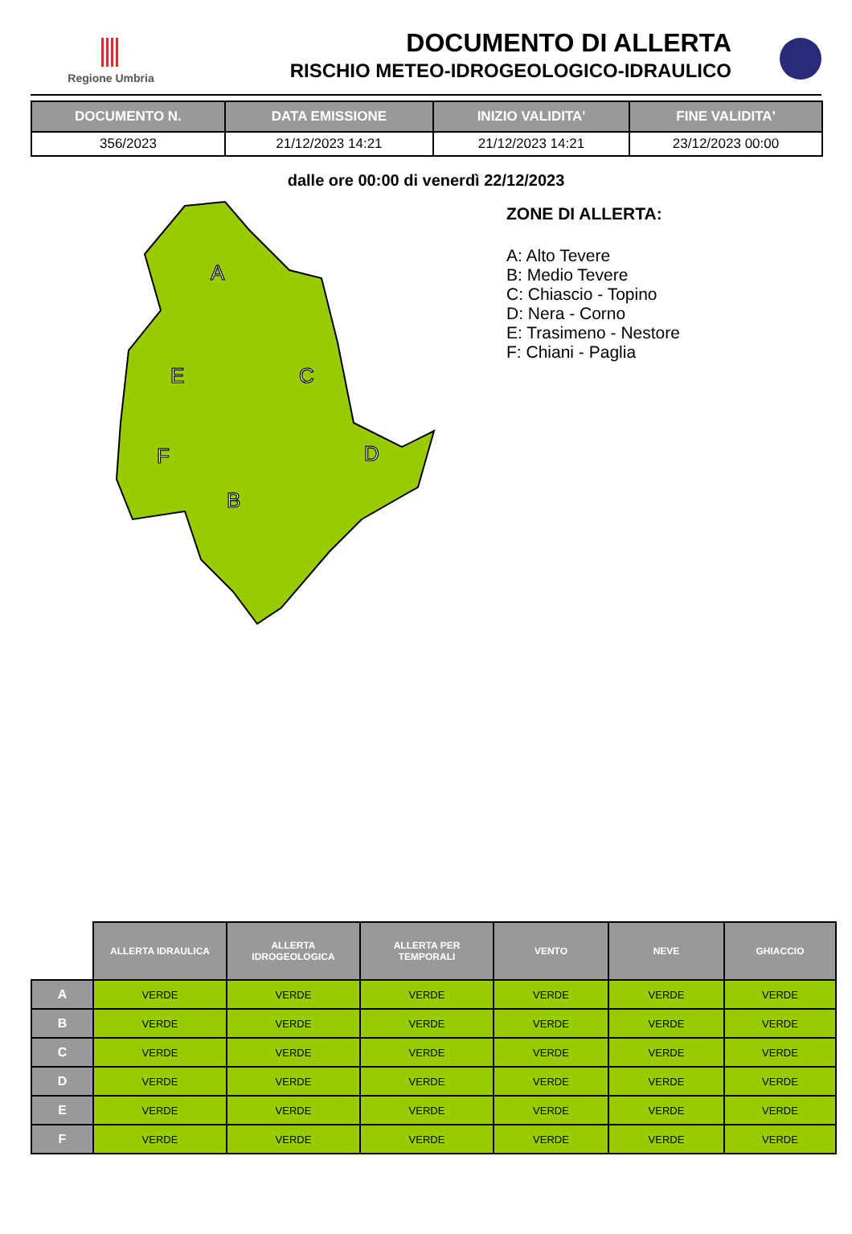Regione Umbria
DOCUMENTO DI ALLERTA
RISCHIO METEO-IDROGEOLOGICO-IDRAULICO
| DOCUMENTO N. | DATA EMISSIONE | INIZIO VALIDITA' | FINE VALIDITA' |
| --- | --- | --- | --- |
| 356/2023 | 21/12/2023 14:21 | 21/12/2023 14:21 | 23/12/2023 00:00 |
dalle ore 00:00 di venerdì 22/12/2023
A
B
C
D
E
F
ZONE DI ALLERTA:
A: Alto Tevere
B: Medio Tevere
C: Chiascio - Topino
D: Nera - Corno
E: Trasimeno - Nestore
F: Chiani - Paglia
| | ALLERTA IDRAULICA | ALLERTA IDROGEOLOGICA | ALLERTA PER TEMPORALI | VENTO | NEVE | GHIACCIO |
| A | VERDE | VERDE | VERDE | VERDE | VERDE | VERDE |
| B | VERDE | VERDE | VERDE | VERDE | VERDE | VERDE |
| C | VERDE | VERDE | VERDE | VERDE | VERDE | VERDE |
| D | VERDE | VERDE | VERDE | VERDE | VERDE | VERDE |
| E | VERDE | VERDE | VERDE | VERDE | VERDE | VERDE |
| F | VERDE | VERDE | VERDE | VERDE | VERDE | VERDE |